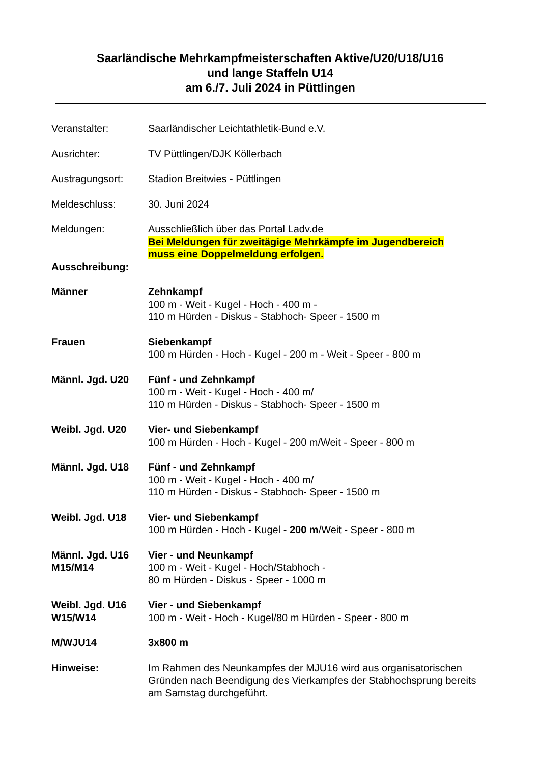Saarländische Mehrkampfmeisterschaften Aktive/U20/U18/U16
und lange Staffeln U14
am 6./7. Juli 2024 in Püttlingen
Veranstalter: Saarländischer Leichtathletik-Bund e.V.
Ausrichter: TV Püttlingen/DJK Köllerbach
Austragungsort: Stadion Breitwies - Püttlingen
Meldeschluss: 30. Juni 2024
Meldungen: Ausschließlich über das Portal Ladv.de
Bei Meldungen für zweitägige Mehrkämpfe im Jugendbereich
muss eine Doppelmeldung erfolgen.
Ausschreibung:
Männer Zehnkampf
100 m - Weit - Kugel - Hoch - 400 m -
110 m Hürden - Diskus - Stabhoch- Speer - 1500 m
Frauen Siebenkampf
100 m Hürden - Hoch - Kugel - 200 m - Weit - Speer - 800 m
Männl. Jgd. U20 Fünf - und Zehnkampf
100 m - Weit - Kugel - Hoch - 400 m/
110 m Hürden - Diskus - Stabhoch- Speer - 1500 m
Weibl. Jgd. U20 Vier- und Siebenkampf
100 m Hürden - Hoch - Kugel - 200 m/Weit - Speer - 800 m
Männl. Jgd. U18 Fünf - und Zehnkampf
100 m - Weit - Kugel - Hoch - 400 m/
110 m Hürden - Diskus - Stabhoch- Speer - 1500 m
Weibl. Jgd. U18 Vier- und Siebenkampf
100 m Hürden - Hoch - Kugel - 200 m/Weit - Speer - 800 m
Männl. Jgd. U16
M15/M14
Vier - und Neunkampf
100 m - Weit - Kugel - Hoch/Stabhoch -
80 m Hürden - Diskus - Speer - 1000 m
Weibl. Jgd. U16
W15/W14
Vier - und Siebenkampf
100 m - Weit - Hoch - Kugel/80 m Hürden - Speer - 800 m
M/WJU14 3x800 m
Hinweise: Im Rahmen des Neunkampfes der MJU16 wird aus organisatorischen Gründen nach Beendigung des Vierkampfes der Stabhochsprung bereits am Samstag durchgeführt.